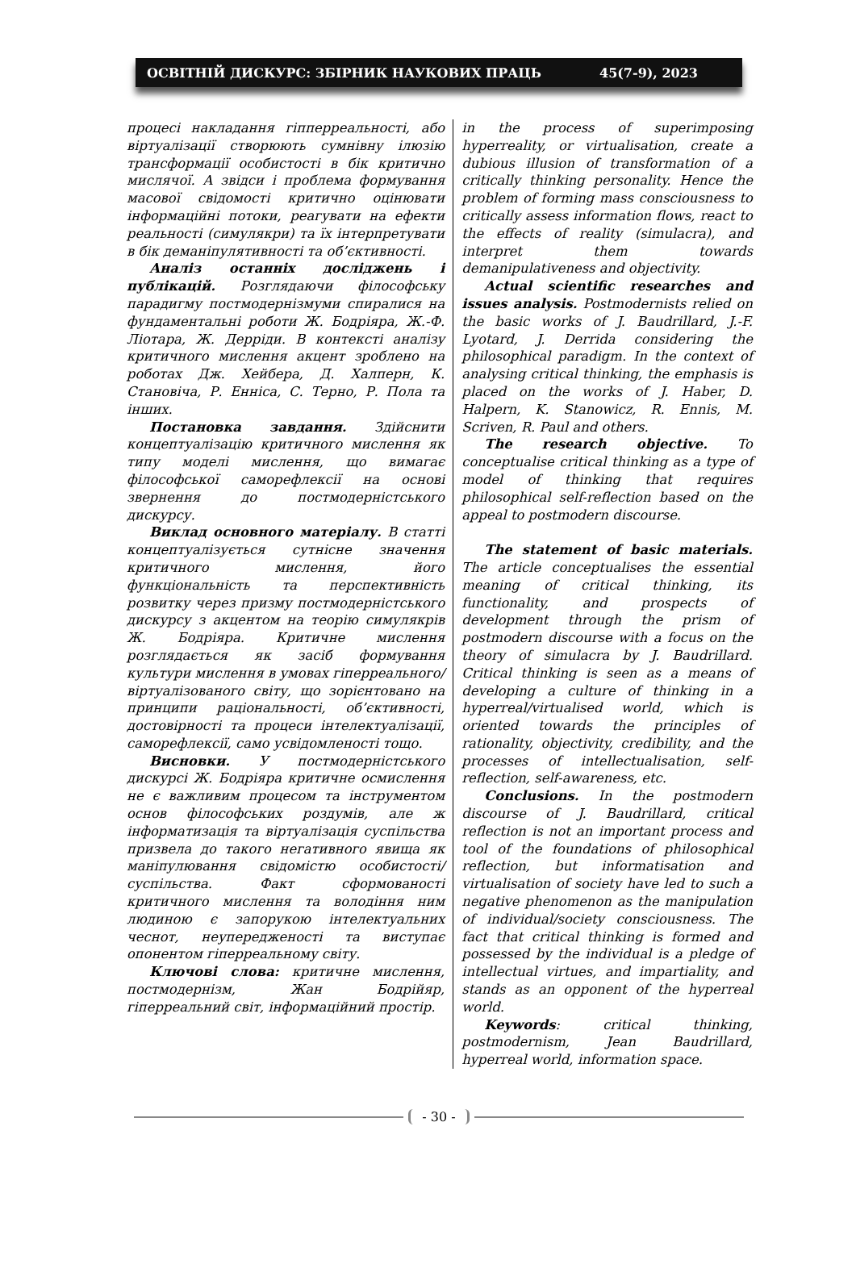ОСВІТНІЙ ДИСКУРС: ЗБІРНИК НАУКОВИХ ПРАЦЬ 45(7-9), 2023
процесі накладання гіпперреальності, або віртуалізації створюють сумнівну ілюзію трансформації особистості в бік критично мислячої. А звідси і проблема формування масової свідомості критично оцінювати інформаційні потоки, реагувати на ефекти реальності (симулякри) та їх інтерпретувати в бік деманіпулятивності та об’єктивності.
Аналіз останніх досліджень і публікацій. Розглядаючи філософську парадигму постмодернізмуми спиралися на фундаментальні роботи Ж. Бодріяра, Ж.-Ф. Ліотара, Ж. Дерріди. В контексті аналізу критичного мислення акцент зроблено на роботах Дж. Хейбера, Д. Халперн, К. Становіча, Р. Енніса, С. Терно, Р. Пола та інших.
Постановка завдання. Здійснити концептуалізацію критичного мислення як типу моделі мислення, що вимагає філософської саморефлексії на основі звернення до постмодерністського дискурсу.
Виклад основного матеріалу. В статті концептуалізується сутнісне значення критичного мислення, його функціональність та перспективність розвитку через призму постмодерністського дискурсу з акцентом на теорію симулякрів Ж. Бодріяра. Критичне мислення розглядається як засіб формування культури мислення в умовах гіперреального/віртуалізованого світу, що зорієнтовано на принципи раціональності, об’єктивності, достовірності та процеси інтелектуалізації, саморефлексії, само усвідомленості тощо.
Висновки. У постмодерністського дискурсі Ж. Бодріяра критичне осмислення не є важливим процесом та інструментом основ філософських роздумів, але ж інформатизація та віртуалізація суспільства призвела до такого негативного явища як маніпулювання свідомістю особистості/суспільства. Факт сформованості критичного мислення та володіння ним людиною є запорукою інтелектуальних чеснот, неупередженості та виступає опонентом гіперреальному світу.
Ключові слова: критичне мислення, постмодернізм, Жан Бодрійяр, гіперреальний світ, інформаційний простір.
in the process of superimposing hyperreality, or virtualisation, create a dubious illusion of transformation of a critically thinking personality. Hence the problem of forming mass consciousness to critically assess information flows, react to the effects of reality (simulacra), and interpret them towards demanipulativeness and objectivity.
Actual scientific researches and issues analysis. Postmodernists relied on the basic works of J. Baudrillard, J.-F. Lyotard, J. Derrida considering the philosophical paradigm. In the context of analysing critical thinking, the emphasis is placed on the works of J. Haber, D. Halpern, K. Stanowicz, R. Ennis, M. Scriven, R. Paul and others.
The research objective. To conceptualise critical thinking as a type of model of thinking that requires philosophical self-reflection based on the appeal to postmodern discourse.
The statement of basic materials. The article conceptualises the essential meaning of critical thinking, its functionality, and prospects of development through the prism of postmodern discourse with a focus on the theory of simulacra by J. Baudrillard. Critical thinking is seen as a means of developing a culture of thinking in a hyperreal/virtualised world, which is oriented towards the principles of rationality, objectivity, credibility, and the processes of intellectualisation, self-reflection, self-awareness, etc.
Conclusions. In the postmodern discourse of J. Baudrillard, critical reflection is not an important process and tool of the foundations of philosophical reflection, but informatisation and virtualisation of society have led to such a negative phenomenon as the manipulation of individual/society consciousness. The fact that critical thinking is formed and possessed by the individual is a pledge of intellectual virtues, and impartiality, and stands as an opponent of the hyperreal world.
Keywords: critical thinking, postmodernism, Jean Baudrillard, hyperreal world, information space.
- 30 -